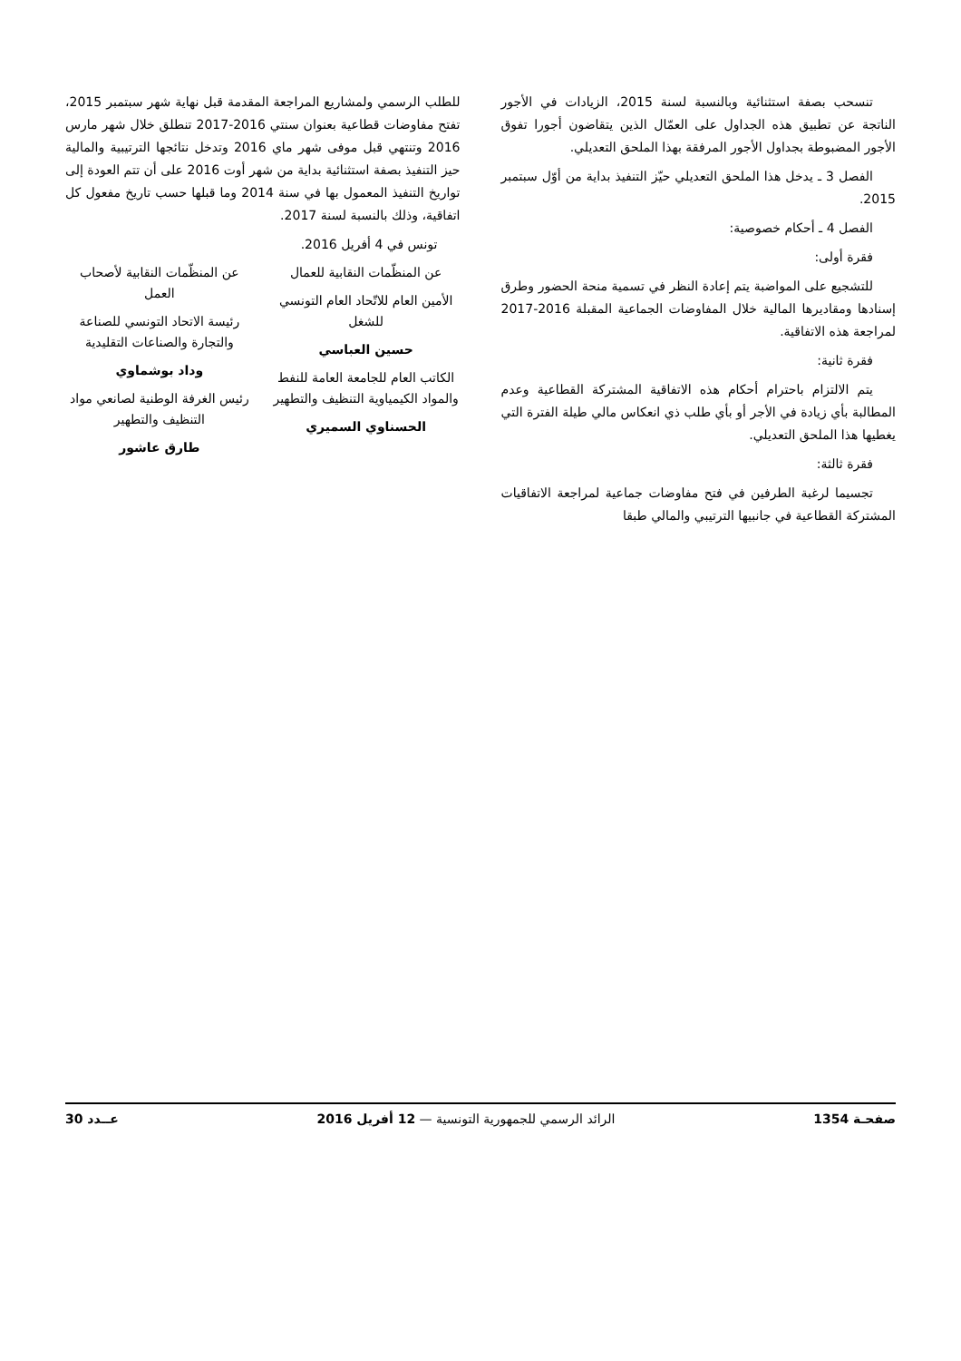تنسحب بصفة استثنائية وبالنسبة لسنة 2015، الزيادات في الأجور الناتجة عن تطبيق هذه الجداول على العمّال الذين يتقاضون أجورا تفوق الأجور المضبوطة بجداول الأجور المرفقة بهذا الملحق التعديلي.
الفصل 3 ـ يدخل هذا الملحق التعديلي حيّز التنفيذ بداية من أوّل سبتمبر 2015.
الفصل 4 ـ أحكام خصوصية:
فقرة أولى:
للتشجيع على المواضبة يتم إعادة النظر في تسمية منحة الحضور وطرق إسنادها ومقاديرها المالية خلال المفاوضات الجماعية المقبلة 2016-2017 لمراجعة هذه الاتفاقية.
فقرة ثانية:
يتم الالتزام باحترام أحكام هذه الاتفاقية المشتركة القطاعية وعدم المطالبة بأي زيادة في الأجر أو بأي طلب ذي انعكاس مالي طيلة الفترة التي يغطيها هذا الملحق التعديلي.
فقرة ثالثة:
تجسيما لرغبة الطرفين في فتح مفاوضات جماعية لمراجعة الاتفاقيات المشتركة القطاعية في جانبيها الترتيبي والمالي طبقا
للطلب الرسمي ولمشاريع المراجعة المقدمة قبل نهاية شهر سبتمبر 2015، تفتح مفاوضات قطاعية بعنوان سنتي 2016-2017 تنطلق خلال شهر مارس 2016 وتنتهي قبل موفى شهر ماي 2016 وتدخل نتائجها الترتيبية والمالية حيز التنفيذ بصفة استثنائية بداية من شهر أوت 2016 على أن تتم العودة إلى تواريخ التنفيذ المعمول بها في سنة 2014 وما قبلها حسب تاريخ مفعول كل اتفاقية، وذلك بالنسبة لسنة 2017.
تونس في 4 أفريل 2016.
عن المنظّمات النقابية للعمال
الأمين العام للاتّحاد العام التونسي للشغل
حسين العباسي
الكاتب العام للجامعة العامة للنفط والمواد الكيمياوية التنظيف والتطهير
الحسناوي السميري
عن المنظّمات النقابية لأصحاب العمل
رئيسة الاتحاد التونسي للصناعة والتجارة والصناعات التقليدية
وداد بوشماوي
رئيس الغرفة الوطنية لصانعي مواد التنظيف والتطهير
طارق عاشور
صفحـة 1354 الرائد الرسمي للجمهورية التونسية — 12 أفريل 2016 عــدد 30